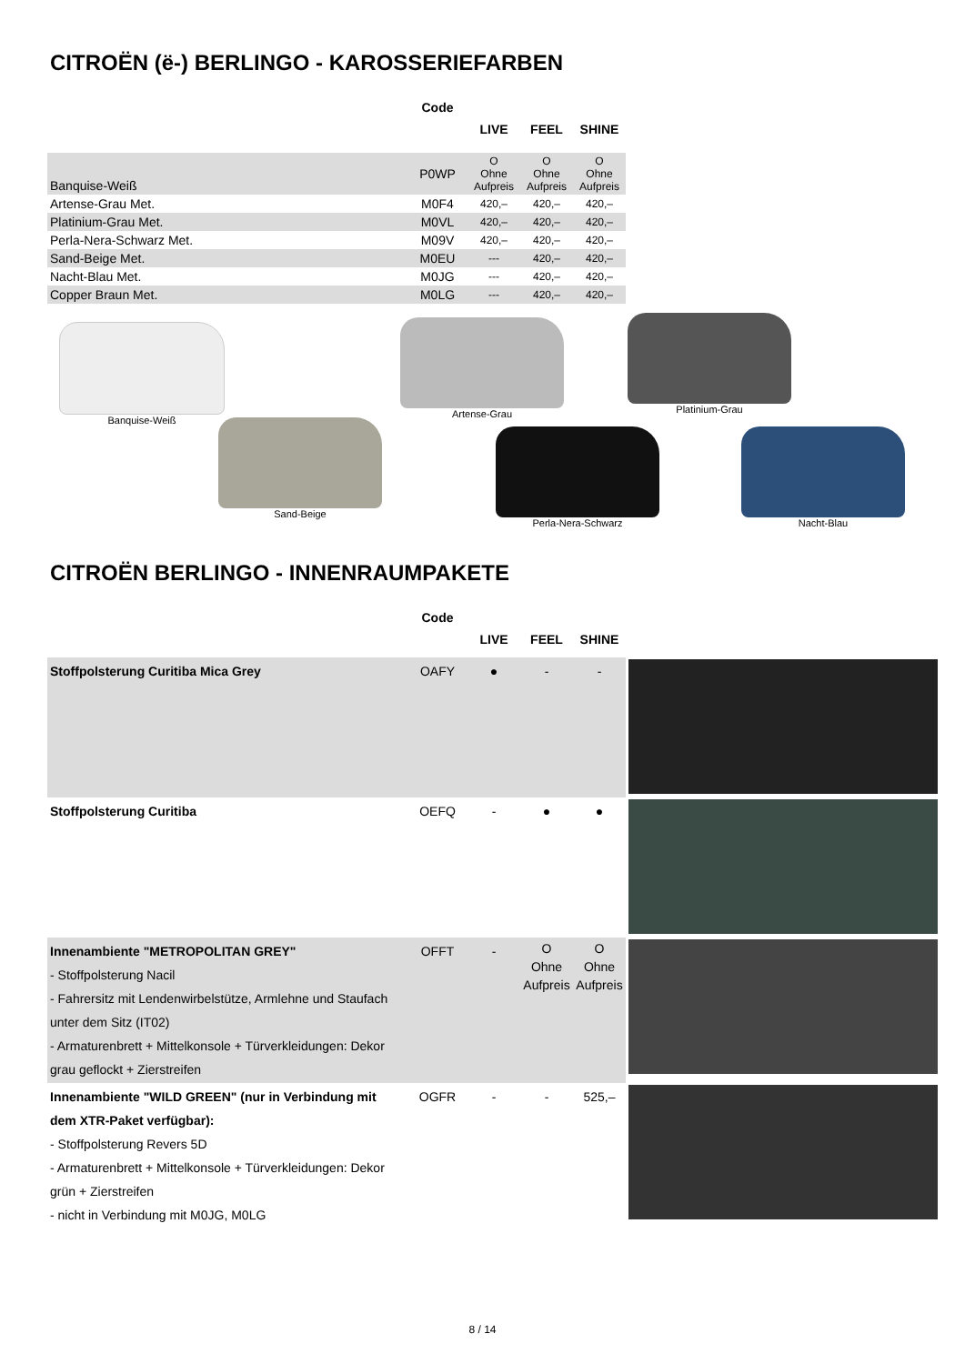CITROËN (ë-) BERLINGO - KAROSSERIEFARBEN
| | Code | LIVE | FEEL | SHINE |
| --- | --- | --- | --- | --- |
| Banquise-Weiß | P0WP | O Ohne Aufpreis | O Ohne Aufpreis | O Ohne Aufpreis |
| Artense-Grau Met. | M0F4 | 420,– | 420,– | 420,– |
| Platinium-Grau Met. | M0VL | 420,– | 420,– | 420,– |
| Perla-Nera-Schwarz Met. | M09V | 420,– | 420,– | 420,– |
| Sand-Beige Met. | M0EU | --- | 420,– | 420,– |
| Nacht-Blau Met. | M0JG | --- | 420,– | 420,– |
| Copper Braun Met. | M0LG | --- | 420,– | 420,– |
Banquise-Weiß Artense-Grau Platinium-Grau
Sand-Beige
Perla-Nera-Schwarz Nacht-Blau
CITROËN BERLINGO - INNENRAUMPAKETE
| | Code | LIVE | FEEL | SHINE | |
| --- | --- | --- | --- | --- | --- |
| Stoffpolsterung Curitiba Mica Grey | OAFY | ● | - | - | |
| Stoffpolsterung Curitiba | OEFQ | - | ● | ● | |
| Innenambiente "METROPOLITAN GREY" - Stoffpolsterung Nacil - Fahrersitz mit Lendenwirbelstütze, Armlehne und Staufach unter dem Sitz (IT02) - Armaturenbrett + Mittelkonsole + Türverkleidungen: Dekor grau geflockt + Zierstreifen | OFFT | - | O Ohne Aufpreis | O Ohne Aufpreis | |
| Innenambiente "WILD GREEN" (nur in Verbindung mit dem XTR-Paket verfügbar): - Stoffpolsterung Revers 5D - Armaturenbrett + Mittelkonsole + Türverkleidungen: Dekor grün + Zierstreifen - nicht in Verbindung mit M0JG, M0LG | OGFR | - | - | 525,– | |
8 / 14